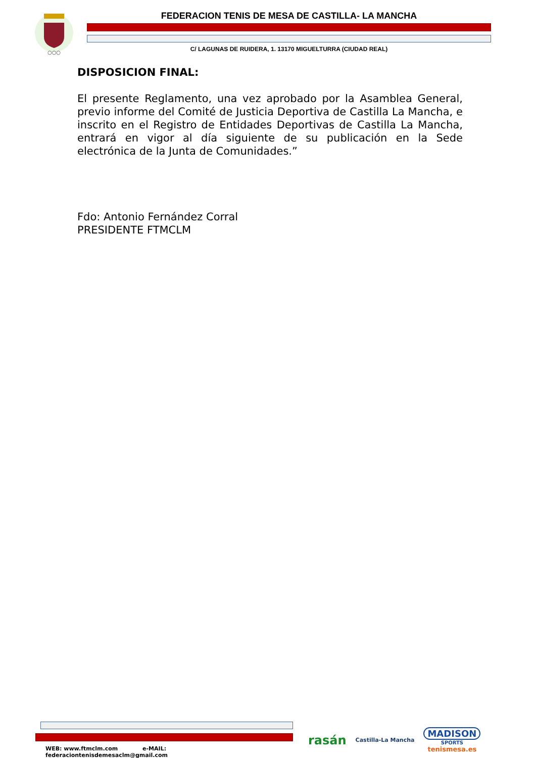○○○
FEDERACION TENIS DE MESA DE CASTILLA- LA MANCHA
C/ LAGUNAS DE RUIDERA, 1. 13170 MIGUELTURRA (CIUDAD REAL)
DISPOSICION FINAL:
El presente Reglamento, una vez aprobado por la Asamblea General, previo informe del Comité de Justicia Deportiva de Castilla La Mancha, e inscrito en el Registro de Entidades Deportivas de Castilla La Mancha, entrará en vigor al día siguiente de su publicación en la Sede electrónica de la Junta de Comunidades.”
Fdo: Antonio Fernández Corral
PRESIDENTE FTMCLM
WEB: www.ftmclm.com e-MAIL: federaciontenisdemesaclm@gmail.com
rasán
Castilla-La Mancha
MADISON
SPORTS
tenismesa.es